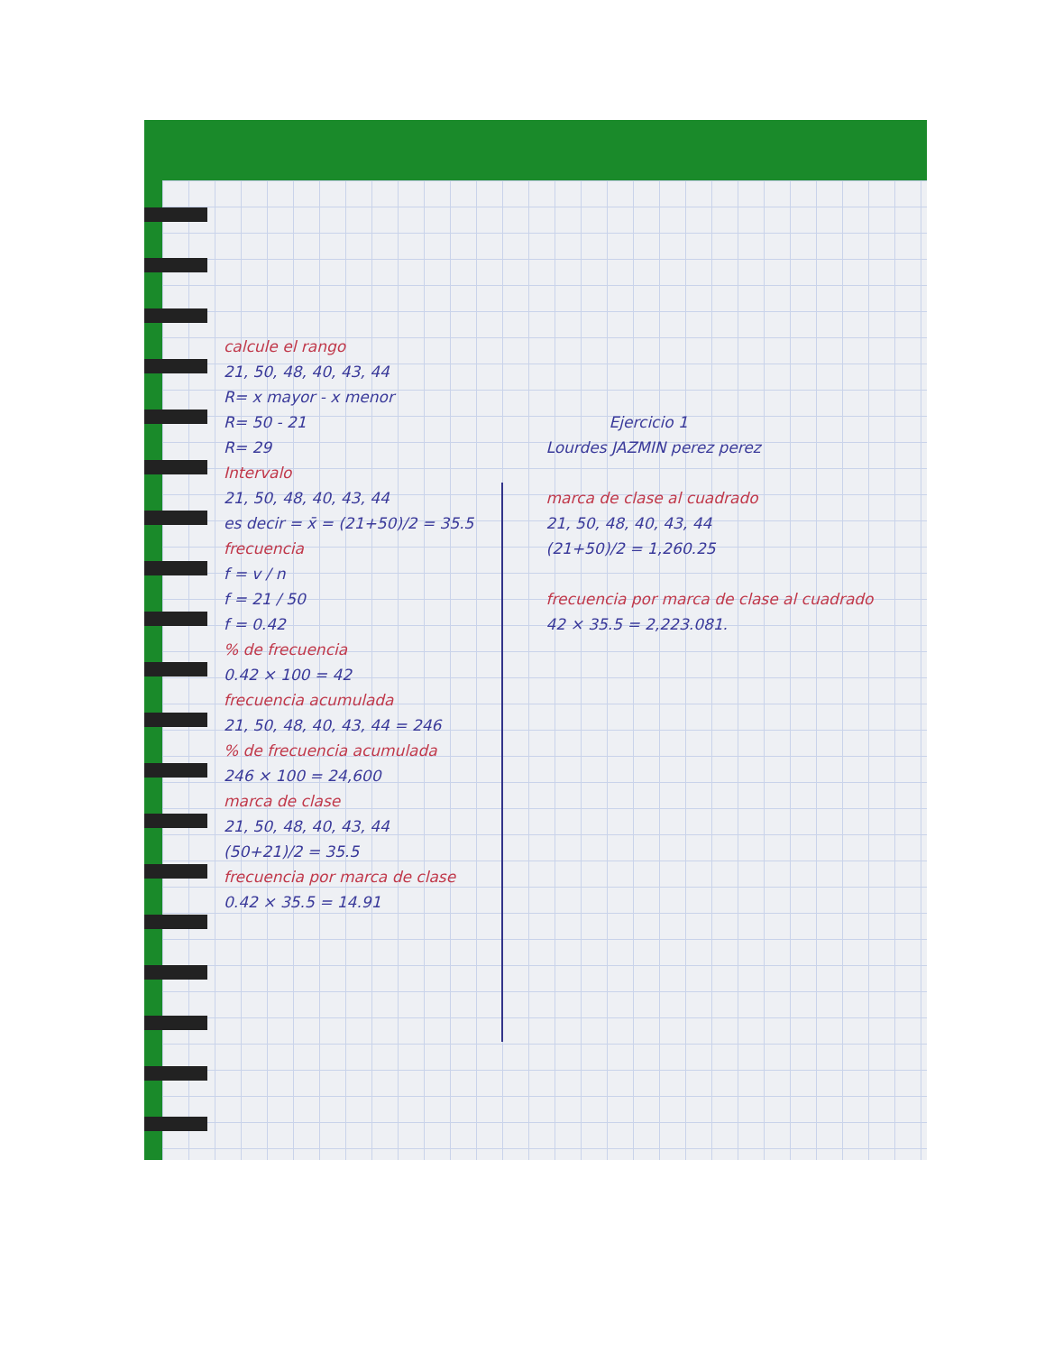calcule el rango
21, 50, 48, 40, 43, 44
R= x mayor - x menor
R= 50 - 21
R= 29
Intervalo
21, 50, 48, 40, 43, 44
es decir = x̄ = (21+50)/2 = 35.5
frecuencia
f = v / n
f = 21 / 50
f = 0.42
% de frecuencia
0.42 × 100 = 42
frecuencia acumulada
21, 50, 48, 40, 43, 44 = 246
% de frecuencia acumulada
246 × 100 = 24,600
marca de clase
21, 50, 48, 40, 43, 44
(50+21)/2 = 35.5
frecuencia por marca de clase
0.42 × 35.5 = 14.91
Ejercicio 1
Lourdes JAZMIN perez perez
marca de clase al cuadrado
21, 50, 48, 40, 43, 44
(21+50)/2 = 1,260.25
frecuencia por marca de clase al cuadrado
42 × 35.5 = 2,223.081.